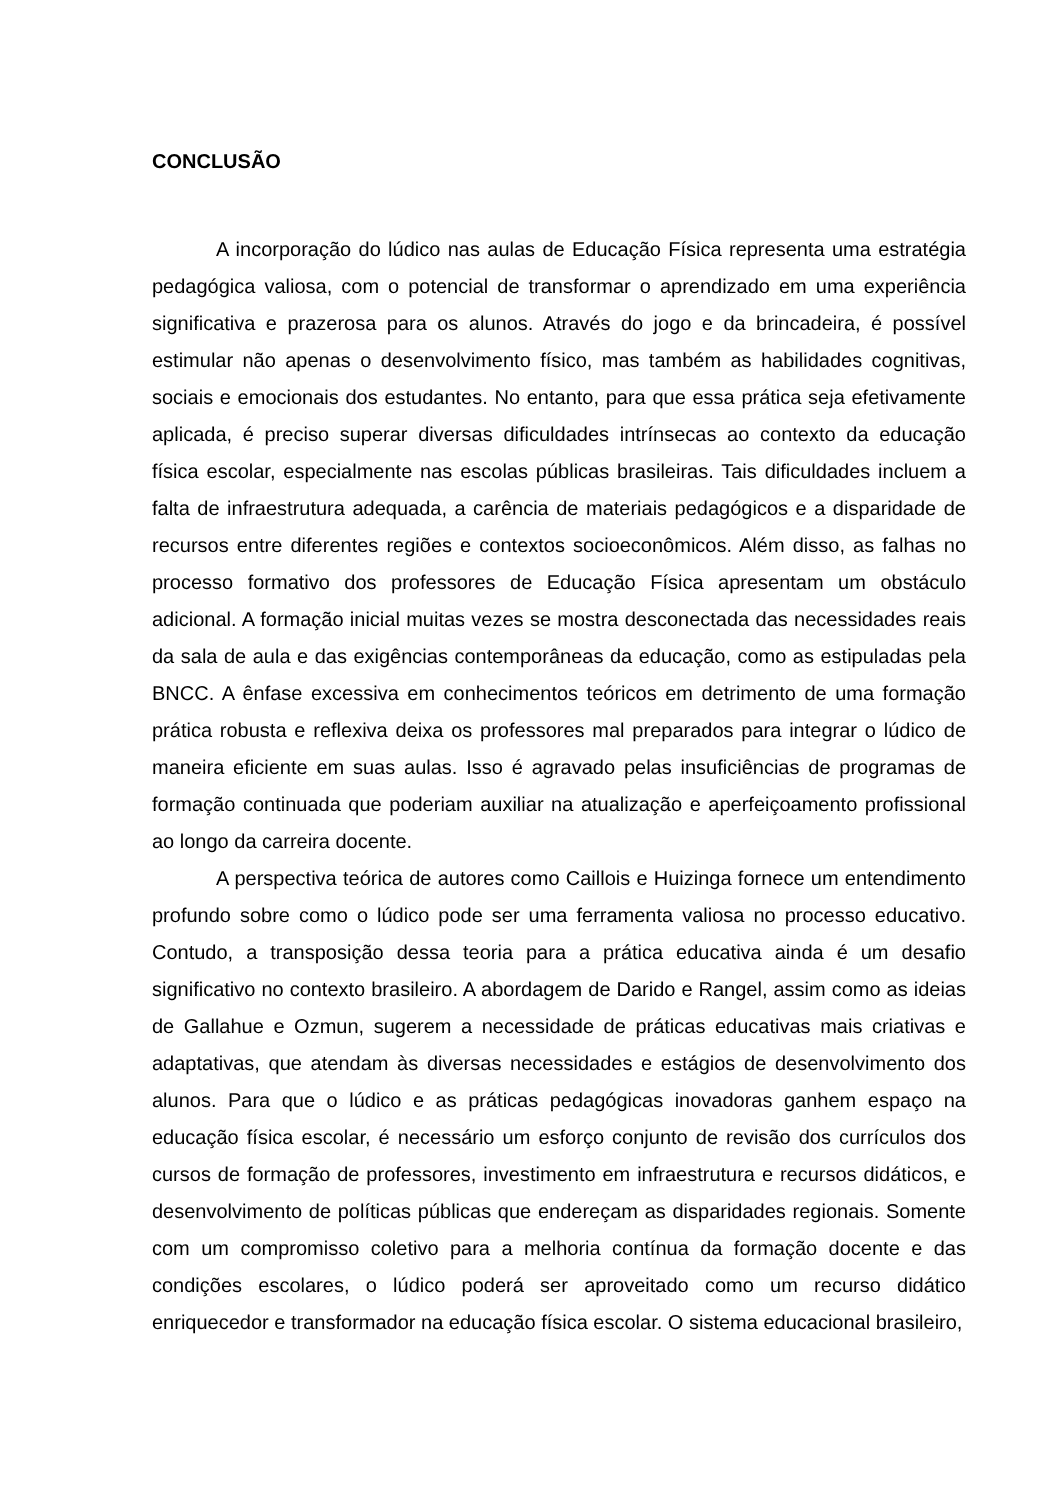CONCLUSÃO
A incorporação do lúdico nas aulas de Educação Física representa uma estratégia pedagógica valiosa, com o potencial de transformar o aprendizado em uma experiência significativa e prazerosa para os alunos. Através do jogo e da brincadeira, é possível estimular não apenas o desenvolvimento físico, mas também as habilidades cognitivas, sociais e emocionais dos estudantes. No entanto, para que essa prática seja efetivamente aplicada, é preciso superar diversas dificuldades intrínsecas ao contexto da educação física escolar, especialmente nas escolas públicas brasileiras. Tais dificuldades incluem a falta de infraestrutura adequada, a carência de materiais pedagógicos e a disparidade de recursos entre diferentes regiões e contextos socioeconômicos. Além disso, as falhas no processo formativo dos professores de Educação Física apresentam um obstáculo adicional. A formação inicial muitas vezes se mostra desconectada das necessidades reais da sala de aula e das exigências contemporâneas da educação, como as estipuladas pela BNCC. A ênfase excessiva em conhecimentos teóricos em detrimento de uma formação prática robusta e reflexiva deixa os professores mal preparados para integrar o lúdico de maneira eficiente em suas aulas. Isso é agravado pelas insuficiências de programas de formação continuada que poderiam auxiliar na atualização e aperfeiçoamento profissional ao longo da carreira docente.
A perspectiva teórica de autores como Caillois e Huizinga fornece um entendimento profundo sobre como o lúdico pode ser uma ferramenta valiosa no processo educativo. Contudo, a transposição dessa teoria para a prática educativa ainda é um desafio significativo no contexto brasileiro. A abordagem de Darido e Rangel, assim como as ideias de Gallahue e Ozmun, sugerem a necessidade de práticas educativas mais criativas e adaptativas, que atendam às diversas necessidades e estágios de desenvolvimento dos alunos. Para que o lúdico e as práticas pedagógicas inovadoras ganhem espaço na educação física escolar, é necessário um esforço conjunto de revisão dos currículos dos cursos de formação de professores, investimento em infraestrutura e recursos didáticos, e desenvolvimento de políticas públicas que endereçam as disparidades regionais. Somente com um compromisso coletivo para a melhoria contínua da formação docente e das condições escolares, o lúdico poderá ser aproveitado como um recurso didático enriquecedor e transformador na educação física escolar. O sistema educacional brasileiro,